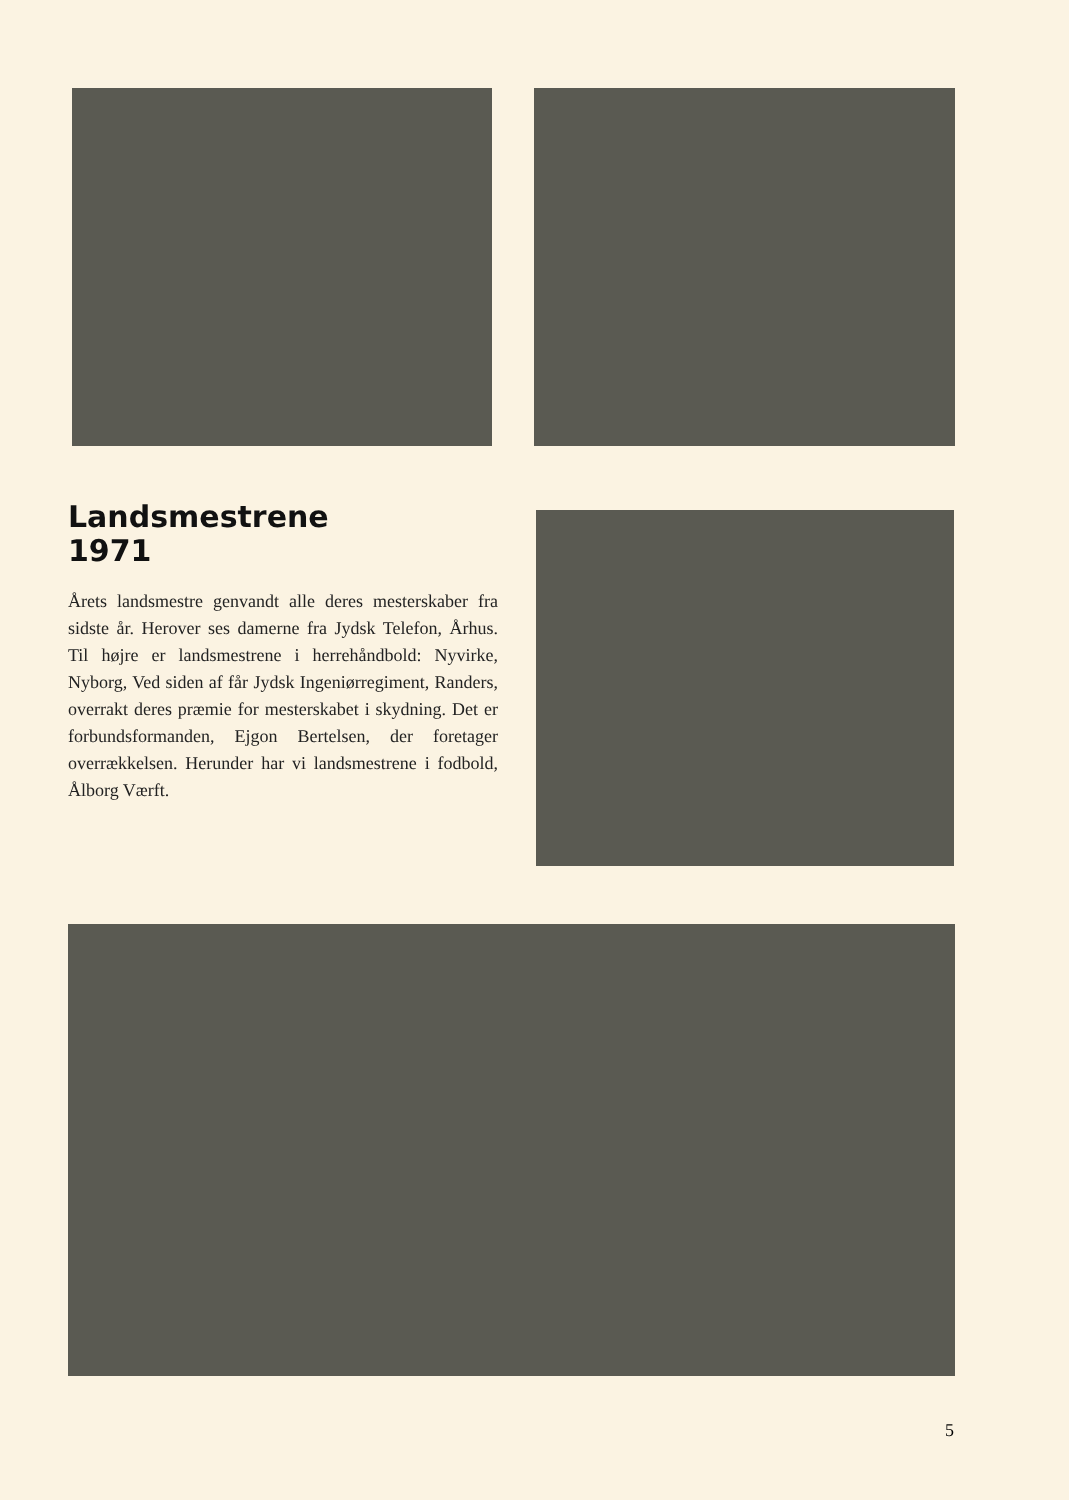Landsmestrene
1971
Årets landsmestre genvandt alle deres mesterskaber fra sidste år. Herover ses damerne fra Jydsk Telefon, Århus. Til højre er landsmestrene i herrehåndbold: Nyvirke, Nyborg, Ved siden af får Jydsk Ingeniørregiment, Randers, overrakt deres præmie for mesterskabet i skydning. Det er forbundsformanden, Ejgon Bertelsen, der foretager overrækkelsen. Herunder har vi landsmestrene i fodbold, Ålborg Værft.
5